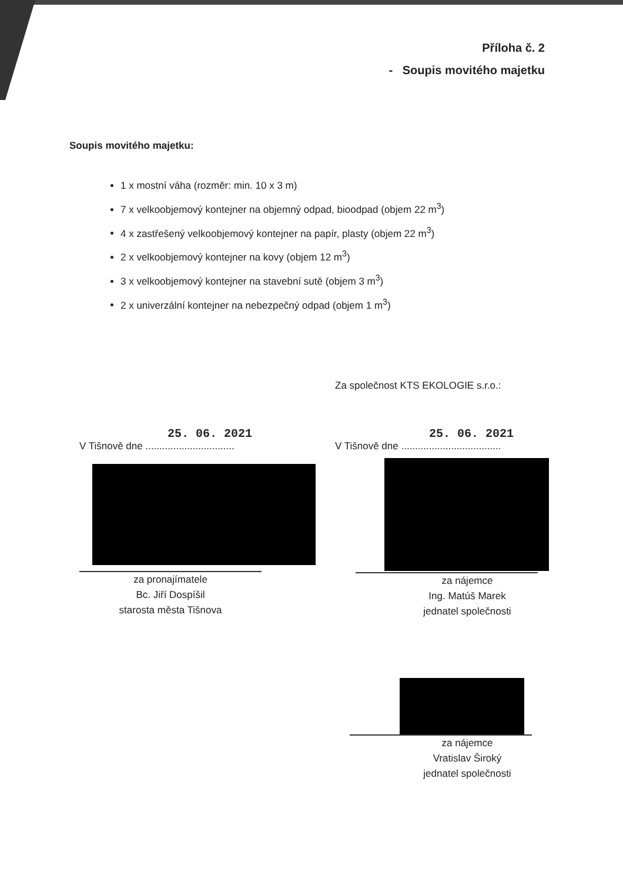Příloha č. 2
- Soupis movitého majetku
Soupis movitého majetku:
1 x mostní váha (rozměr: min. 10 x 3 m)
7 x velkoobjemový kontejner na objemný odpad, bioodpad (objem 22 m<sup>3</sup>)
4 x zastřešený velkoobjemový kontejner na papír, plasty (objem 22 m<sup>3</sup>)
2 x velkoobjemový kontejner na kovy (objem 12 m<sup>3</sup>)
3 x velkoobjemový kontejner na stavební sutě (objem 3 m<sup>3</sup>)
2 x univerzální kontejner na nebezpečný odpad (objem 1 m<sup>3</sup>)
Za společnost KTS EKOLOGIE s.r.o.:
25. 06. 2021
V Tišnově dne ................................
za pronajímatele
Bc. Jiří Dospíšil
starosta města Tišnova
25. 06. 2021
V Tišnově dne ....................................
za nájemce
Ing. Matúš Marek
jednatel společnosti
za nájemce
Vratislav Široký
jednatel společnosti